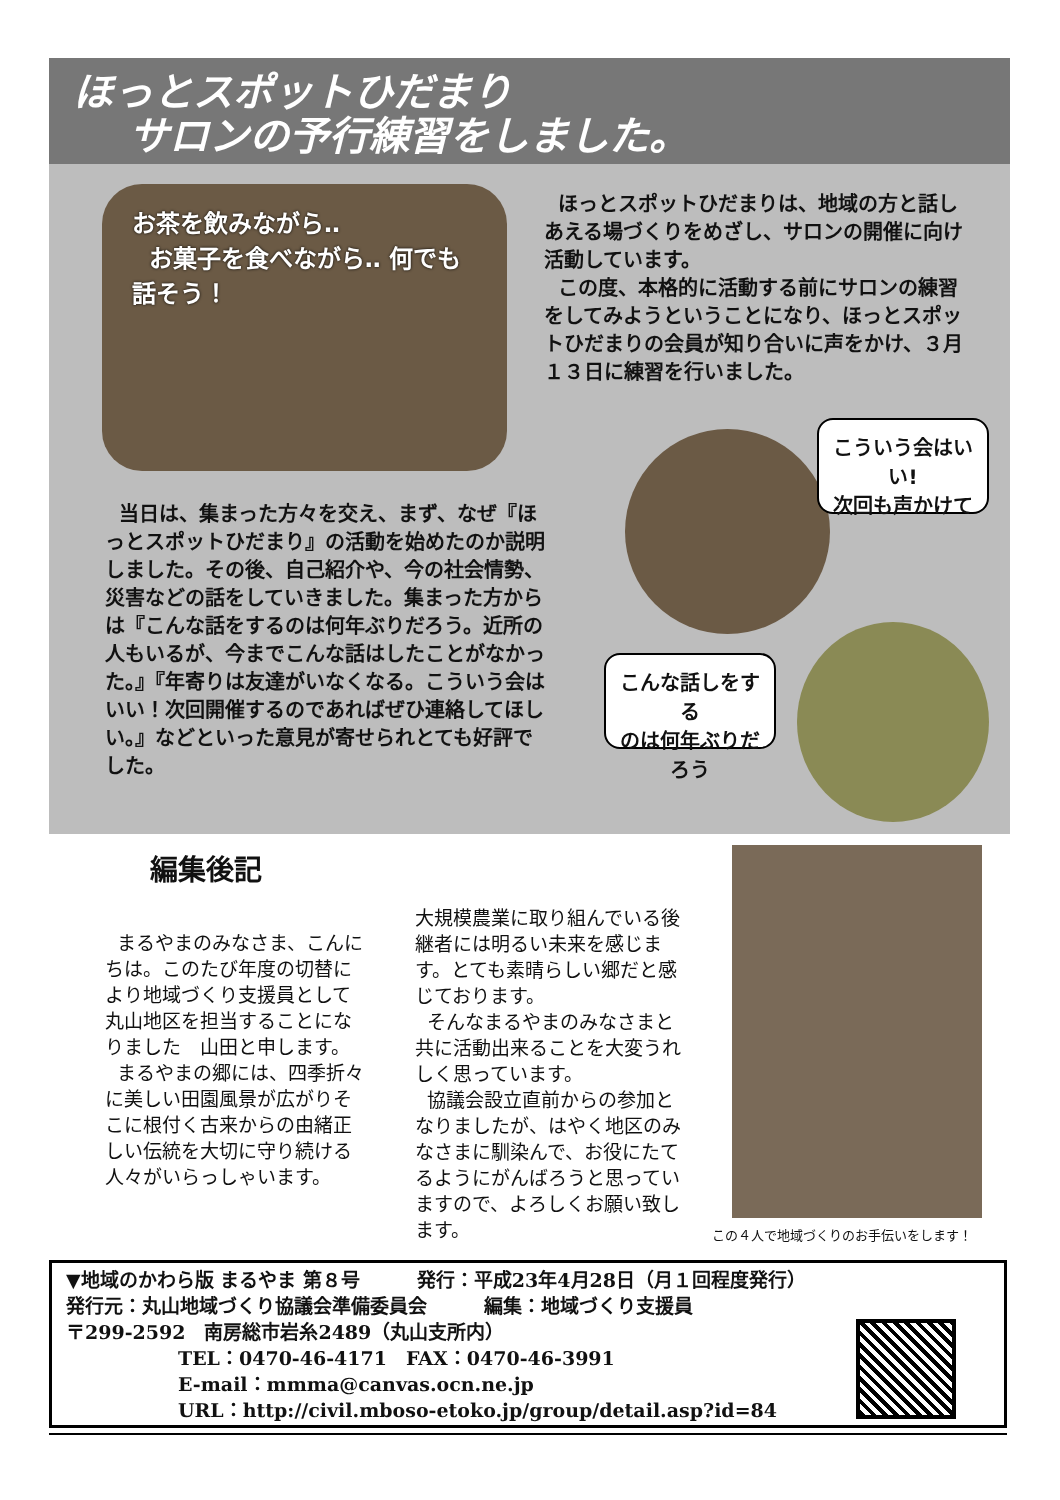ほっとスポットひだまり
サロンの予行練習をしました。
お茶を飲みながら‥
お菓子を食べながら‥ 何でも話そう！
ほっとスポットひだまりは、地域の方と話しあえる場づくりをめざし、サロンの開催に向け活動しています。
この度、本格的に活動する前にサロンの練習をしてみようということになり、ほっとスポットひだまりの会員が知り合いに声をかけ、３月１３日に練習を行いました。
当日は、集まった方々を交え、まず、なぜ『ほっとスポットひだまり』の活動を始めたのか説明しました。その後、自己紹介や、今の社会情勢、災害などの話をしていきました。集まった方からは『こんな話をするのは何年ぶりだろう。近所の人もいるが、今までこんな話はしたことがなかった。』『年寄りは友達がいなくなる。こういう会はいい！次回開催するのであればぜひ連絡してほしい。』などといった意見が寄せられとても好評でした。
こういう会はいい!
次回も声かけて
こんな話しをする
のは何年ぶりだろう
編集後記
まるやまのみなさま、こんにちは。このたび年度の切替により地域づくり支援員として丸山地区を担当することになりました　山田と申します。
まるやまの郷には、四季折々に美しい田園風景が広がりそこに根付く古来からの由緒正しい伝統を大切に守り続ける人々がいらっしゃいます。
大規模農業に取り組んでいる後継者には明るい未来を感じます。とても素晴らしい郷だと感じております。
そんなまるやまのみなさまと共に活動出来ることを大変うれしく思っています。
協議会設立直前からの参加となりましたが、はやく地区のみなさまに馴染んで、お役にたてるようにがんばろうと思っていますので、よろしくお願い致します。
この４人で地域づくりのお手伝いをします！
▼地域のかわら版 まるやま 第８号　　　発行：平成23年4月28日（月１回程度発行）
発行元：丸山地域づくり協議会準備委員会　　　編集：地域づくり支援員
〒299-2592　南房総市岩糸2489（丸山支所内）
TEL：0470-46-4171　FAX：0470-46-3991
E-mail：mmma@canvas.ocn.ne.jp
URL：http://civil.mboso-etoko.jp/group/detail.asp?id=84